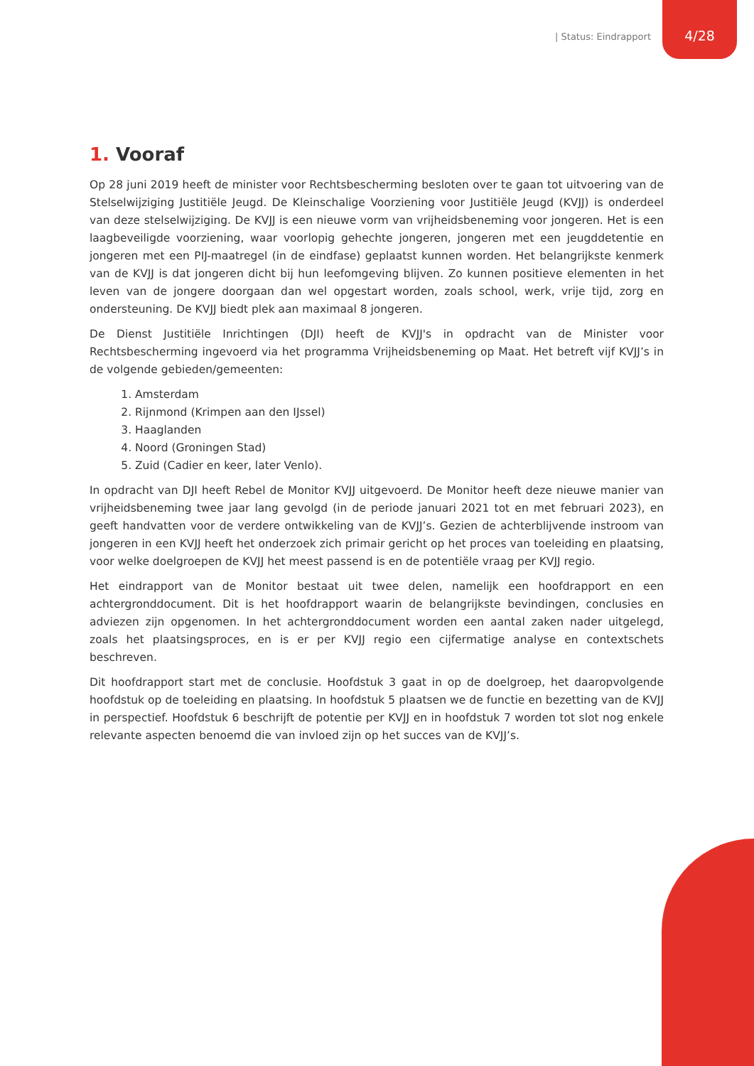| Status: Eindrapport
4/28
1. Vooraf
Op 28 juni 2019 heeft de minister voor Rechtsbescherming besloten over te gaan tot uitvoering van de Stelselwijziging Justitiële Jeugd. De Kleinschalige Voorziening voor Justitiële Jeugd (KVJJ) is onderdeel van deze stelselwijziging. De KVJJ is een nieuwe vorm van vrijheidsbeneming voor jongeren. Het is een laagbeveiligde voorziening, waar voorlopig gehechte jongeren, jongeren met een jeugddetentie en jongeren met een PIJ-maatregel (in de eindfase) geplaatst kunnen worden. Het belangrijkste kenmerk van de KVJJ is dat jongeren dicht bij hun leefomgeving blijven. Zo kunnen positieve elementen in het leven van de jongere doorgaan dan wel opgestart worden, zoals school, werk, vrije tijd, zorg en ondersteuning. De KVJJ biedt plek aan maximaal 8 jongeren.
De Dienst Justitiële Inrichtingen (DJI) heeft de KVJJ's in opdracht van de Minister voor Rechtsbescherming ingevoerd via het programma Vrijheidsbeneming op Maat. Het betreft vijf KVJJ’s in de volgende gebieden/gemeenten:
1. Amsterdam
2. Rijnmond (Krimpen aan den IJssel)
3. Haaglanden
4. Noord (Groningen Stad)
5. Zuid (Cadier en keer, later Venlo).
In opdracht van DJI heeft Rebel de Monitor KVJJ uitgevoerd. De Monitor heeft deze nieuwe manier van vrijheidsbeneming twee jaar lang gevolgd (in de periode januari 2021 tot en met februari 2023), en geeft handvatten voor de verdere ontwikkeling van de KVJJ’s. Gezien de achterblijvende instroom van jongeren in een KVJJ heeft het onderzoek zich primair gericht op het proces van toeleiding en plaatsing, voor welke doelgroepen de KVJJ het meest passend is en de potentiële vraag per KVJJ regio.
Het eindrapport van de Monitor bestaat uit twee delen, namelijk een hoofdrapport en een achtergronddocument. Dit is het hoofdrapport waarin de belangrijkste bevindingen, conclusies en adviezen zijn opgenomen. In het achtergronddocument worden een aantal zaken nader uitgelegd, zoals het plaatsingsproces, en is er per KVJJ regio een cijfermatige analyse en contextschets beschreven.
Dit hoofdrapport start met de conclusie. Hoofdstuk 3 gaat in op de doelgroep, het daaropvolgende hoofdstuk op de toeleiding en plaatsing. In hoofdstuk 5 plaatsen we de functie en bezetting van de KVJJ in perspectief. Hoofdstuk 6 beschrijft de potentie per KVJJ en in hoofdstuk 7 worden tot slot nog enkele relevante aspecten benoemd die van invloed zijn op het succes van de KVJJ’s.